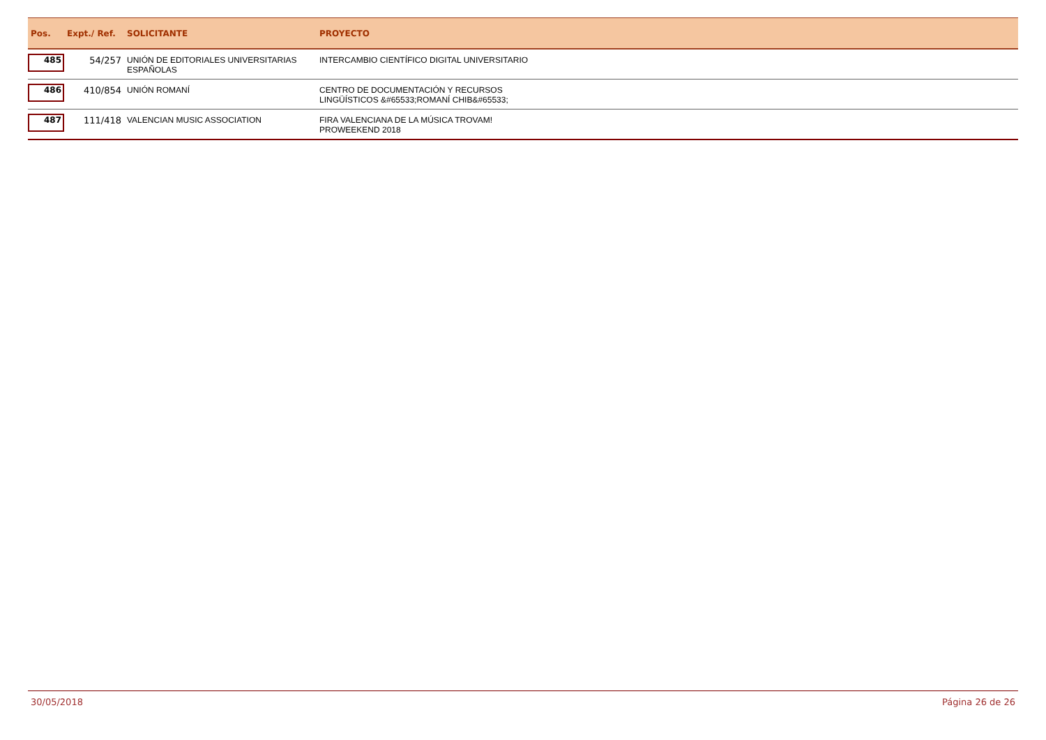| Pos. | Expt./ Ref. | SOLICITANTE | PROYECTO |
| --- | --- | --- | --- |
| 485 | 54/257 | UNIÓN DE EDITORIALES UNIVERSITARIAS ESPAÑOLAS | INTERCAMBIO CIENTÍFICO DIGITAL UNIVERSITARIO |
| 486 | 410/854 | UNIÓN ROMANÍ | CENTRO DE DOCUMENTACIÓN Y RECURSOS LINGÜÍSTICOS &#65533;ROMANÍ CHIB&#65533; |
| 487 | 111/418 | VALENCIAN MUSIC ASSOCIATION | FIRA VALENCIANA DE LA MÚSICA TROVAM! PROWEEKEND 2018 |
30/05/2018 Página 26 de 26